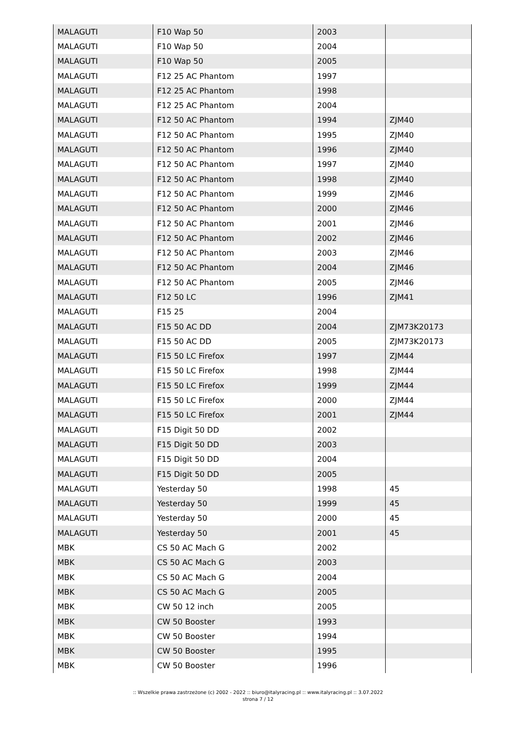| MALAGUTI | F10 Wap 50 | 2003 | |
| MALAGUTI | F10 Wap 50 | 2004 | |
| MALAGUTI | F10 Wap 50 | 2005 | |
| MALAGUTI | F12 25 AC Phantom | 1997 | |
| MALAGUTI | F12 25 AC Phantom | 1998 | |
| MALAGUTI | F12 25 AC Phantom | 2004 | |
| MALAGUTI | F12 50 AC Phantom | 1994 | ZJM40 |
| MALAGUTI | F12 50 AC Phantom | 1995 | ZJM40 |
| MALAGUTI | F12 50 AC Phantom | 1996 | ZJM40 |
| MALAGUTI | F12 50 AC Phantom | 1997 | ZJM40 |
| MALAGUTI | F12 50 AC Phantom | 1998 | ZJM40 |
| MALAGUTI | F12 50 AC Phantom | 1999 | ZJM46 |
| MALAGUTI | F12 50 AC Phantom | 2000 | ZJM46 |
| MALAGUTI | F12 50 AC Phantom | 2001 | ZJM46 |
| MALAGUTI | F12 50 AC Phantom | 2002 | ZJM46 |
| MALAGUTI | F12 50 AC Phantom | 2003 | ZJM46 |
| MALAGUTI | F12 50 AC Phantom | 2004 | ZJM46 |
| MALAGUTI | F12 50 AC Phantom | 2005 | ZJM46 |
| MALAGUTI | F12 50 LC | 1996 | ZJM41 |
| MALAGUTI | F15 25 | 2004 | |
| MALAGUTI | F15 50 AC DD | 2004 | ZJM73K20173 |
| MALAGUTI | F15 50 AC DD | 2005 | ZJM73K20173 |
| MALAGUTI | F15 50 LC Firefox | 1997 | ZJM44 |
| MALAGUTI | F15 50 LC Firefox | 1998 | ZJM44 |
| MALAGUTI | F15 50 LC Firefox | 1999 | ZJM44 |
| MALAGUTI | F15 50 LC Firefox | 2000 | ZJM44 |
| MALAGUTI | F15 50 LC Firefox | 2001 | ZJM44 |
| MALAGUTI | F15 Digit 50 DD | 2002 | |
| MALAGUTI | F15 Digit 50 DD | 2003 | |
| MALAGUTI | F15 Digit 50 DD | 2004 | |
| MALAGUTI | F15 Digit 50 DD | 2005 | |
| MALAGUTI | Yesterday 50 | 1998 | 45 |
| MALAGUTI | Yesterday 50 | 1999 | 45 |
| MALAGUTI | Yesterday 50 | 2000 | 45 |
| MALAGUTI | Yesterday 50 | 2001 | 45 |
| MBK | CS 50 AC Mach G | 2002 | |
| MBK | CS 50 AC Mach G | 2003 | |
| MBK | CS 50 AC Mach G | 2004 | |
| MBK | CS 50 AC Mach G | 2005 | |
| MBK | CW 50 12 inch | 2005 | |
| MBK | CW 50 Booster | 1993 | |
| MBK | CW 50 Booster | 1994 | |
| MBK | CW 50 Booster | 1995 | |
| MBK | CW 50 Booster | 1996 | |
:: Wszelkie prawa zastrzeżone (c) 2002 - 2022 :: biuro@italyracing.pl :: www.italyracing.pl :: 3.07.2022
strona 7 / 12